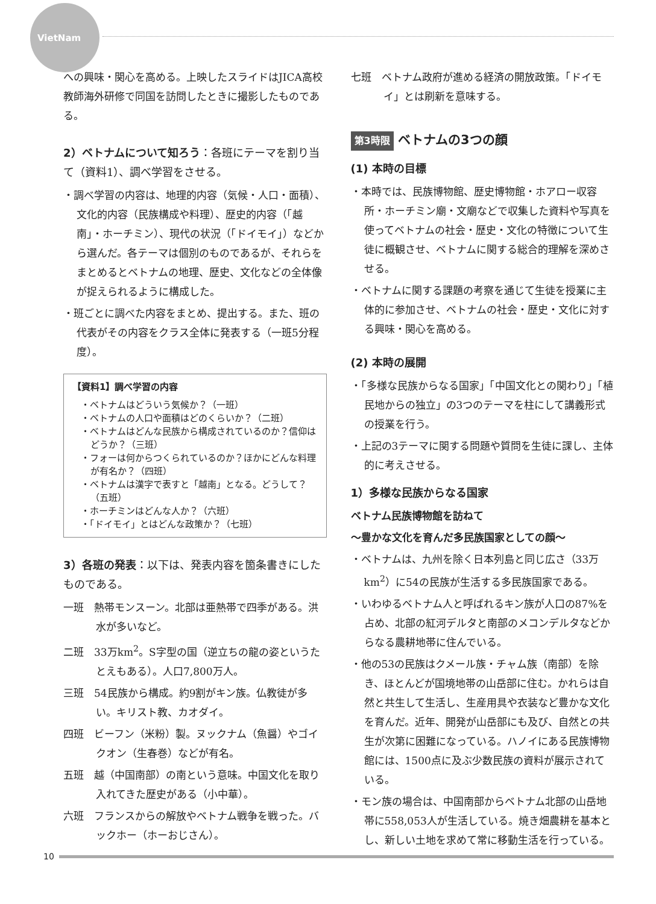VietNam
への興味・関心を高める。上映したスライドはJICA高校教師海外研修で同国を訪問したときに撮影したものである。
2）ベトナムについて知ろう：各班にテーマを割り当て（資料1）、調べ学習をさせる。
・調べ学習の内容は、地理的内容（気候・人口・面積）、文化的内容（民族構成や料理）、歴史的内容（「越南」・ホーチミン）、現代の状況（「ドイモイ」）などから選んだ。各テーマは個別のものであるが、それらをまとめるとベトナムの地理、歴史、文化などの全体像が捉えられるように構成した。
・班ごとに調べた内容をまとめ、提出する。また、班の代表がその内容をクラス全体に発表する（一班5分程度）。
【資料1】調べ学習の内容
・ベトナムはどういう気候か？（一班）
・ベトナムの人口や面積はどのくらいか？（二班）
・ベトナムはどんな民族から構成されているのか？信仰はどうか？（三班）
・フォーは何からつくられているのか？ほかにどんな料理が有名か？（四班）
・ベトナムは漢字で表すと「越南」となる。どうして？（五班）
・ホーチミンはどんな人か？（六班）
・「ドイモイ」とはどんな政策か？（七班）
3）各班の発表：以下は、発表内容を箇条書きにしたものである。
一班　熱帯モンスーン。北部は亜熱帯で四季がある。洪水が多いなど。
二班　33万km<sup>2</sup>。S字型の国（逆立ちの龍の姿というたとえもある）。人口7,800万人。
三班　54民族から構成。約9割がキン族。仏教徒が多い。キリスト教、カオダイ。
四班　ビーフン（米粉）製。ヌックナム（魚醤）やゴイクオン（生春巻）などが有名。
五班　越（中国南部）の南という意味。中国文化を取り入れてきた歴史がある（小中華）。
六班　フランスからの解放やベトナム戦争を戦った。バックホー（ホーおじさん）。
七班　ベトナム政府が進める経済の開放政策。「ドイモイ」とは刷新を意味する。
第3時限 ベトナムの3つの顔
(1) 本時の目標
・本時では、民族博物館、歴史博物館・ホアロー収容所・ホーチミン廟・文廟などで収集した資料や写真を使ってベトナムの社会・歴史・文化の特徴について生徒に概観させ、ベトナムに関する総合的理解を深めさせる。
・ベトナムに関する課題の考察を通じて生徒を授業に主体的に参加させ、ベトナムの社会・歴史・文化に対する興味・関心を高める。
(2) 本時の展開
・「多様な民族からなる国家」「中国文化との関わり」「植民地からの独立」の3つのテーマを柱にして講義形式の授業を行う。
・上記の3テーマに関する問題や質問を生徒に課し、主体的に考えさせる。
1）多様な民族からなる国家
ベトナム民族博物館を訪ねて
〜豊かな文化を育んだ多民族国家としての顔〜
・ベトナムは、九州を除く日本列島と同じ広さ（33万km<sup>2</sup>）に54の民族が生活する多民族国家である。
・いわゆるベトナム人と呼ばれるキン族が人口の87%を占め、北部の紅河デルタと南部のメコンデルタなどからなる農耕地帯に住んでいる。
・他の53の民族はクメール族・チャム族（南部）を除き、ほとんどが国境地帯の山岳部に住む。かれらは自然と共生して生活し、生産用具や衣装など豊かな文化を育んだ。近年、開発が山岳部にも及び、自然との共生が次第に困難になっている。ハノイにある民族博物館には、1500点に及ぶ少数民族の資料が展示されている。
・モン族の場合は、中国南部からベトナム北部の山岳地帯に558,053人が生活している。焼き畑農耕を基本とし、新しい土地を求めて常に移動生活を行っている。
10